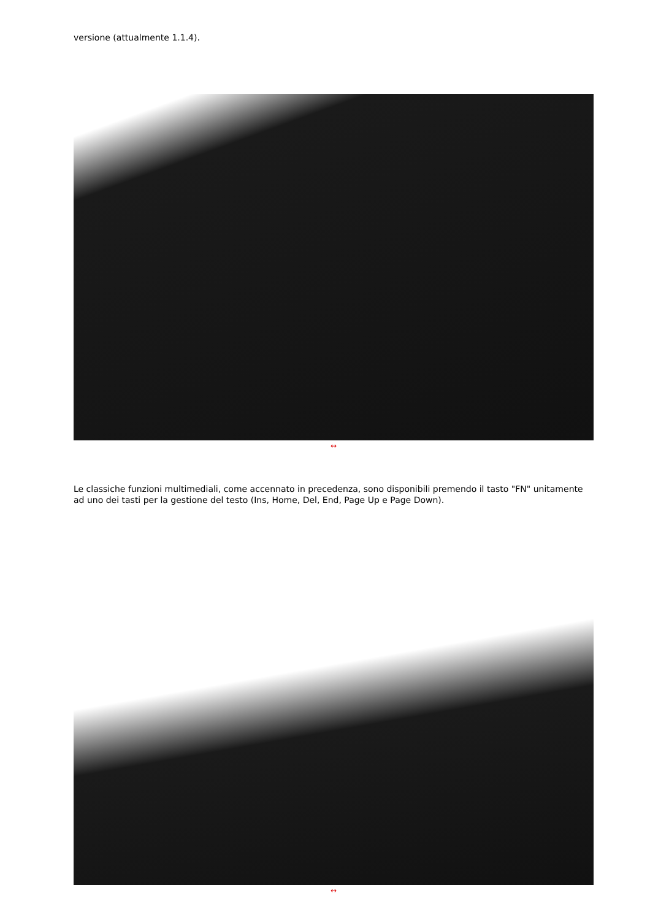versione (attualmente 1.1.4).
↔
Le classiche funzioni multimediali, come accennato in precedenza, sono disponibili premendo il tasto "FN" unitamente ad uno dei tasti per la gestione del testo (Ins, Home, Del, End, Page Up e Page Down).
↔